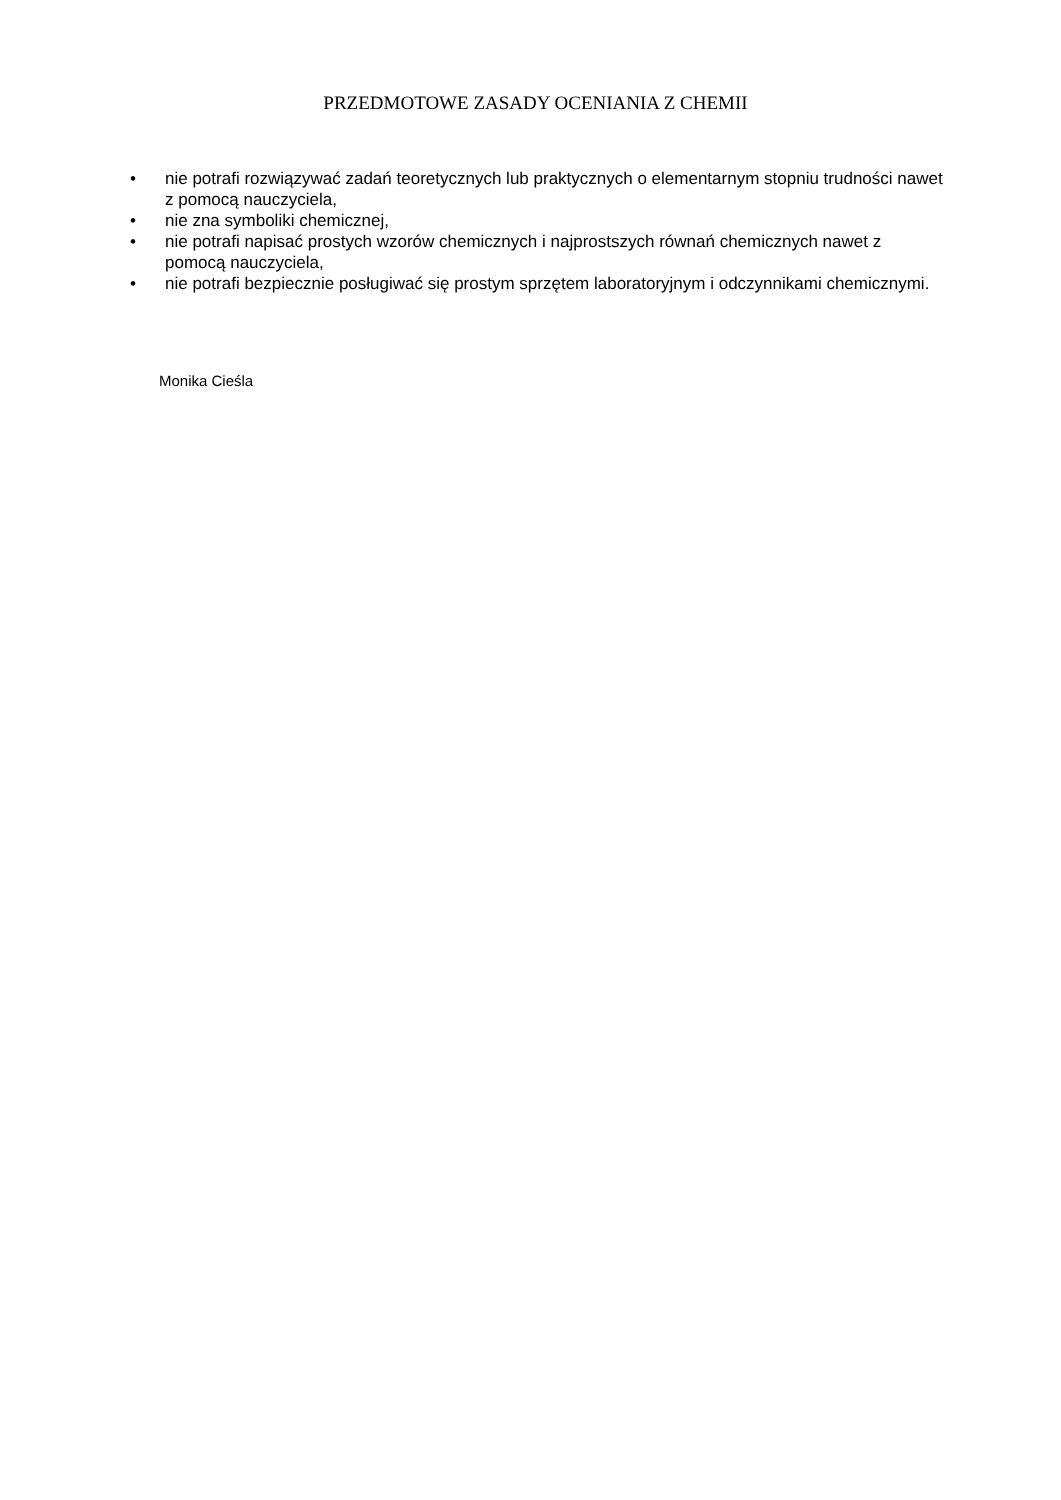PRZEDMOTOWE ZASADY OCENIANIA Z CHEMII
• nie potrafi rozwiązywać zadań teoretycznych lub praktycznych o elementarnym stopniu trudności nawet z pomocą nauczyciela,
• nie zna symboliki chemicznej,
• nie potrafi napisać prostych wzorów chemicznych i najprostszych równań chemicznych nawet z pomocą nauczyciela,
• nie potrafi bezpiecznie posługiwać się prostym sprzętem laboratoryjnym i odczynnikami chemicznymi.
Monika Cieśla